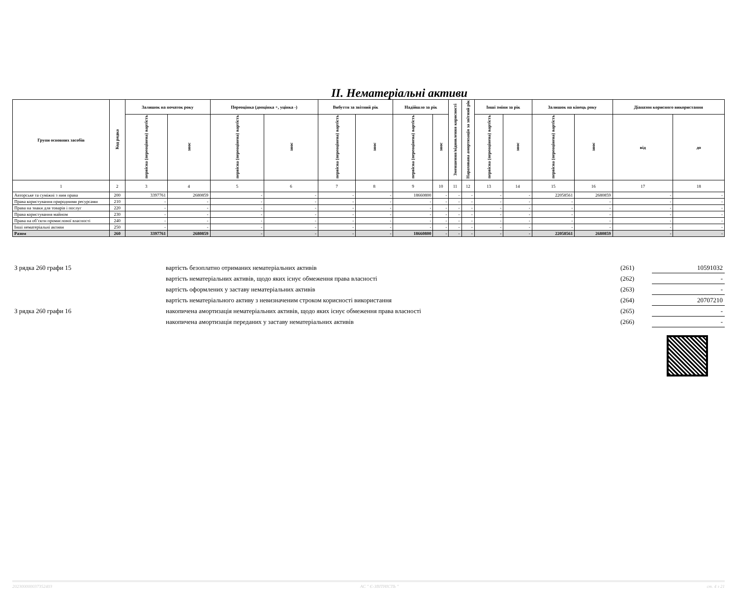II. Нематеріальні активи
| Групи основних засобів | Код рядка | Залишок на початок року | | Переоцінка (дооцінка +, уцінка -) | | Вибуття за звітний рік | | Надійшло за рік | | Зменшення/відновлення корисності | Нарахована амортизація за звітний рік | Інші зміни за рік | | Залишок на кінець року | | Діапазон корисного використання | |
| --- | --- | --- | --- | --- | --- | --- | --- | --- | --- | --- | --- | --- | --- | --- | --- | --- | --- |
| | | первісна (переоцінена) вартість | знос | первісна (переоцінена) вартість | знос | первісна (переоцінена) вартість | знос | первісна (переоцінена) вартість | знос | | | первісна (переоцінена) вартість | знос | первісна (переоцінена) вартість | знос | від | до |
| 1 | 2 | 3 | 4 | 5 | 6 | 7 | 8 | 9 | 10 | 11 | 12 | 13 | 14 | 15 | 16 | 17 | 18 |
| Авторське та суміжні з ним права | 200 | 3397761 | 2680859 | - | - | - | - | 18660800 | - | - | - | - | - | 22058561 | 2680859 | - | - |
| Права користування природними ресурсами | 210 | - | - | - | - | - | - | - | - | - | - | - | - | - | - | - | - |
| Права на знаки для товарів і послуг | 220 | - | - | - | - | - | - | - | - | - | - | - | - | - | - | - | - |
| Права користування майном | 230 | - | - | - | - | - | - | - | - | - | - | - | - | - | - | - | - |
| Права на об’єкти промислової власності | 240 | - | - | - | - | - | - | - | - | - | - | - | - | - | - | - | - |
| Інші нематеріальні активи | 250 | - | - | - | - | - | - | - | - | - | - | - | - | - | - | - | - |
| Разом | 260 | 3397761 | 2680859 | - | - | - | - | 18660800 | - | - | - | - | - | 22058561 | 2680859 | - | - |
| З рядка 260 графи 15 | вартість безоплатно отриманих нематеріальних активів | (261) | 10591032 |
| | вартість нематеріальних активів, щодо яких існує обмеження права власності | (262) | - |
| | вартість оформлених у заставу нематеріальних активів | (263) | - |
| | вартість нематеріального активу з невизначеним строком корисності використання | (264) | 20707210 |
| З рядка 260 графи 16 | накопичена амортизація нематеріальних активів, щодо яких існує обмеження права власності | (265) | - |
| | накопичена амортизація переданих у заставу нематеріальних активів | (266) | - |
202300000037352403 АС " Є-ЗВІТНІСТЬ " ст. 4 з 21